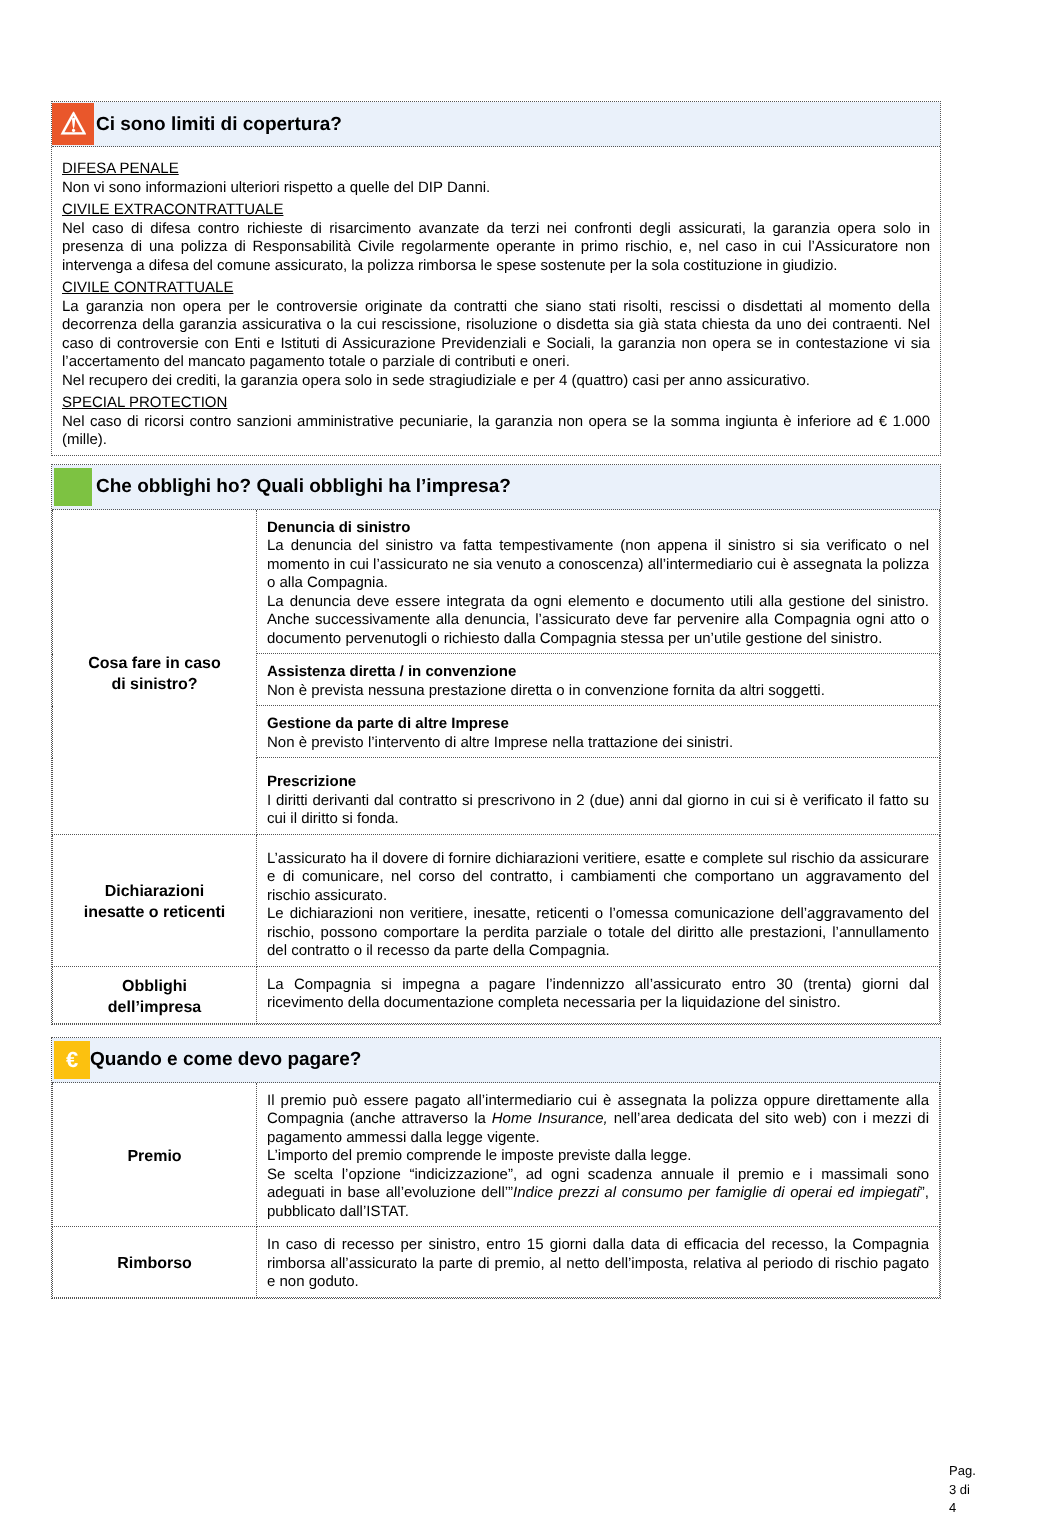⚠
Ci sono limiti di copertura?
DIFESA PENALE
Non vi sono informazioni ulteriori rispetto a quelle del DIP Danni.
CIVILE EXTRACONTRATTUALE
Nel caso di difesa contro richieste di risarcimento avanzate da terzi nei confronti degli assicurati, la garanzia opera solo in presenza di una polizza di Responsabilità Civile regolarmente operante in primo rischio, e, nel caso in cui l’Assicuratore non intervenga a difesa del comune assicurato, la polizza rimborsa le spese sostenute per la sola costituzione in giudizio.
CIVILE CONTRATTUALE
La garanzia non opera per le controversie originate da contratti che siano stati risolti, rescissi o disdettati al momento della decorrenza della garanzia assicurativa o la cui rescissione, risoluzione o disdetta sia già stata chiesta da uno dei contraenti. Nel caso di controversie con Enti e Istituti di Assicurazione Previdenziali e Sociali, la garanzia non opera se in contestazione vi sia l’accertamento del mancato pagamento totale o parziale di contributi e oneri.
Nel recupero dei crediti, la garanzia opera solo in sede stragiudiziale e per 4 (quattro) casi per anno assicurativo.
SPECIAL PROTECTION
Nel caso di ricorsi contro sanzioni amministrative pecuniarie, la garanzia non opera se la somma ingiunta è inferiore ad € 1.000 (mille).
Che obblighi ho? Quali obblighi ha l’impresa?
| Cosa fare in caso di sinistro? | Denuncia di sinistro La denuncia del sinistro va fatta tempestivamente (non appena il sinistro si sia verificato o nel momento in cui l’assicurato ne sia venuto a conoscenza) all’intermediario cui è assegnata la polizza o alla Compagnia. La denuncia deve essere integrata da ogni elemento e documento utili alla gestione del sinistro. Anche successivamente alla denuncia, l’assicurato deve far pervenire alla Compagnia ogni atto o documento pervenutogli o richiesto dalla Compagnia stessa per un’utile gestione del sinistro. |
| | Assistenza diretta / in convenzione Non è prevista nessuna prestazione diretta o in convenzione fornita da altri soggetti. |
| | Gestione da parte di altre Imprese Non è previsto l’intervento di altre Imprese nella trattazione dei sinistri. |
| | Prescrizione I diritti derivanti dal contratto si prescrivono in 2 (due) anni dal giorno in cui si è verificato il fatto su cui il diritto si fonda. |
| Dichiarazioni inesatte o reticenti | L’assicurato ha il dovere di fornire dichiarazioni veritiere, esatte e complete sul rischio da assicurare e di comunicare, nel corso del contratto, i cambiamenti che comportano un aggravamento del rischio assicurato. Le dichiarazioni non veritiere, inesatte, reticenti o l’omessa comunicazione dell’aggravamento del rischio, possono comportare la perdita parziale o totale del diritto alle prestazioni, l’annullamento del contratto o il recesso da parte della Compagnia. |
| Obblighi dell’impresa | La Compagnia si impegna a pagare l’indennizzo all’assicurato entro 30 (trenta) giorni dal ricevimento della documentazione completa necessaria per la liquidazione del sinistro. |
€
Quando e come devo pagare?
| Premio | Il premio può essere pagato all’intermediario cui è assegnata la polizza oppure direttamente alla Compagnia (anche attraverso la Home Insurance, nell’area dedicata del sito web) con i mezzi di pagamento ammessi dalla legge vigente. L’importo del premio comprende le imposte previste dalla legge. Se scelta l’opzione “indicizzazione”, ad ogni scadenza annuale il premio e i massimali sono adeguati in base all’evoluzione dell’” Indice prezzi al consumo per famiglie di operai ed impiegati ”, pubblicato dall’ISTAT. |
| Rimborso | In caso di recesso per sinistro, entro 15 giorni dalla data di efficacia del recesso, la Compagnia rimborsa all’assicurato la parte di premio, al netto dell’imposta, relativa al periodo di rischio pagato e non goduto. |
Pag. 3 di 4